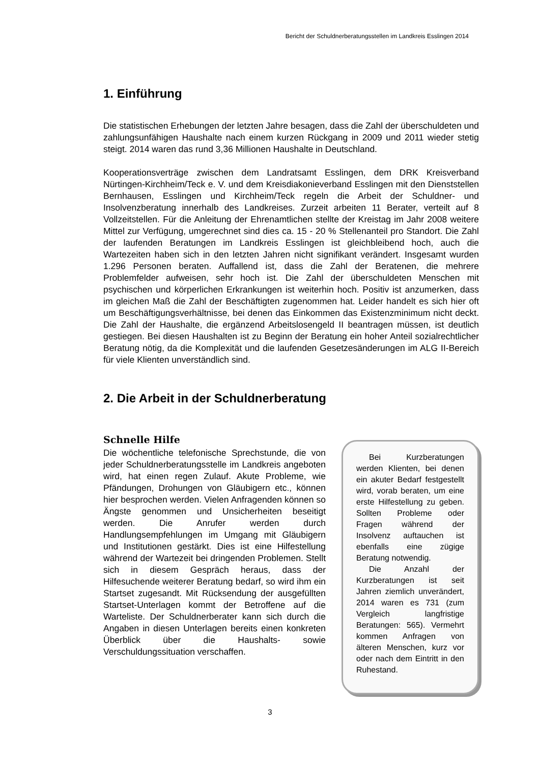Bericht der Schuldnerberatungsstellen im Landkreis Esslingen 2014
1. Einführung
Die statistischen Erhebungen der letzten Jahre besagen, dass die Zahl der überschuldeten und zahlungsunfähigen Haushalte nach einem kurzen Rückgang in 2009 und 2011 wieder stetig steigt. 2014 waren das rund 3,36 Millionen Haushalte in Deutschland.
Kooperationsverträge zwischen dem Landratsamt Esslingen, dem DRK Kreisverband Nürtingen-Kirchheim/Teck e. V. und dem Kreisdiakonieverband Esslingen mit den Dienststellen Bernhausen, Esslingen und Kirchheim/Teck regeln die Arbeit der Schuldner- und Insolvenzberatung innerhalb des Landkreises. Zurzeit arbeiten 11 Berater, verteilt auf 8 Vollzeitstellen. Für die Anleitung der Ehrenamtlichen stellte der Kreistag im Jahr 2008 weitere Mittel zur Verfügung, umgerechnet sind dies ca. 15 - 20 % Stellenanteil pro Standort. Die Zahl der laufenden Beratungen im Landkreis Esslingen ist gleichbleibend hoch, auch die Wartezeiten haben sich in den letzten Jahren nicht signifikant verändert. Insgesamt wurden 1.296 Personen beraten. Auffallend ist, dass die Zahl der Beratenen, die mehrere Problemfelder aufweisen, sehr hoch ist. Die Zahl der überschuldeten Menschen mit psychischen und körperlichen Erkrankungen ist weiterhin hoch. Positiv ist anzumerken, dass im gleichen Maß die Zahl der Beschäftigten zugenommen hat. Leider handelt es sich hier oft um Beschäftigungsverhältnisse, bei denen das Einkommen das Existenzminimum nicht deckt. Die Zahl der Haushalte, die ergänzend Arbeitslosengeld II beantragen müssen, ist deutlich gestiegen. Bei diesen Haushalten ist zu Beginn der Beratung ein hoher Anteil sozialrechtlicher Beratung nötig, da die Komplexität und die laufenden Gesetzesänderungen im ALG II-Bereich für viele Klienten unverständlich sind.
2. Die Arbeit in der Schuldnerberatung
Schnelle Hilfe
Die wöchentliche telefonische Sprechstunde, die von jeder Schuldnerberatungsstelle im Landkreis angeboten wird, hat einen regen Zulauf. Akute Probleme, wie Pfändungen, Drohungen von Gläubigern etc., können hier besprochen werden. Vielen Anfragenden können so Ängste genommen und Unsicherheiten beseitigt werden. Die Anrufer werden durch Handlungsempfehlungen im Umgang mit Gläubigern und Institutionen gestärkt. Dies ist eine Hilfestellung während der Wartezeit bei dringenden Problemen. Stellt sich in diesem Gespräch heraus, dass der Hilfesuchende weiterer Beratung bedarf, so wird ihm ein Startset zugesandt. Mit Rücksendung der ausgefüllten Startset-Unterlagen kommt der Betroffene auf die Warteliste. Der Schuldnerberater kann sich durch die Angaben in diesen Unterlagen bereits einen konkreten Überblick über die Haushalts- sowie Verschuldungssituation verschaffen.
Bei Kurzberatungen werden Klienten, bei denen ein akuter Bedarf festgestellt wird, vorab beraten, um eine erste Hilfestellung zu geben. Sollten Probleme oder Fragen während der Insolvenz auftauchen ist ebenfalls eine zügige Beratung notwendig.
Die Anzahl der Kurzberatungen ist seit Jahren ziemlich unverändert, 2014 waren es 731 (zum Vergleich langfristige Beratungen: 565). Vermehrt kommen Anfragen von älteren Menschen, kurz vor oder nach dem Eintritt in den Ruhestand.
3